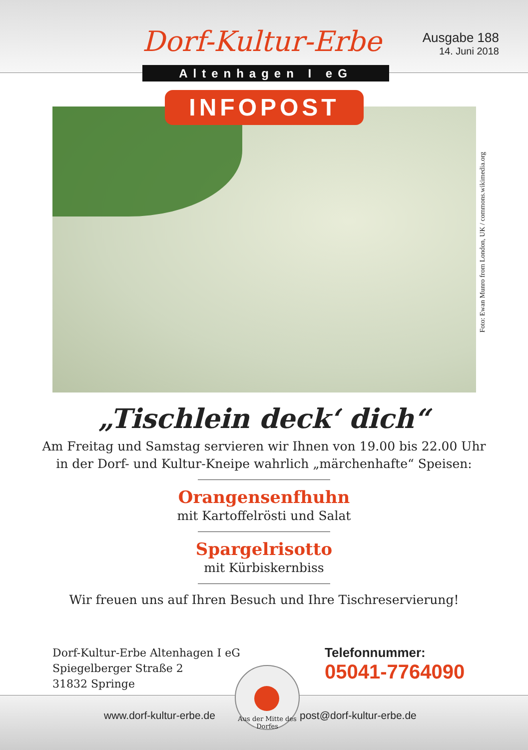Dorf-Kultur-Erbe
Ausgabe 188
14. Juni 2018
Altenhagen I eG
INFOPOST
Foto: Ewan Munro from London, UK / commons.wikimedia.org
„Tischlein deck‘ dich“
Am Freitag und Samstag servieren wir Ihnen von 19.00 bis 22.00 Uhr
in der Dorf- und Kultur-Kneipe wahrlich „märchenhafte“ Speisen:
Orangensenfhuhn
mit Kartoffelrösti und Salat
Spargelrisotto
mit Kürbiskernbiss
Wir freuen uns auf Ihren Besuch und Ihre Tischreservierung!
Dorf-Kultur-Erbe Altenhagen I eG
Spiegelberger Straße 2
31832 Springe
Telefonnummer:
05041-7764090
www.dorf-kultur-erbe.de post@dorf-kultur-erbe.de
Aus der Mitte des Dorfes